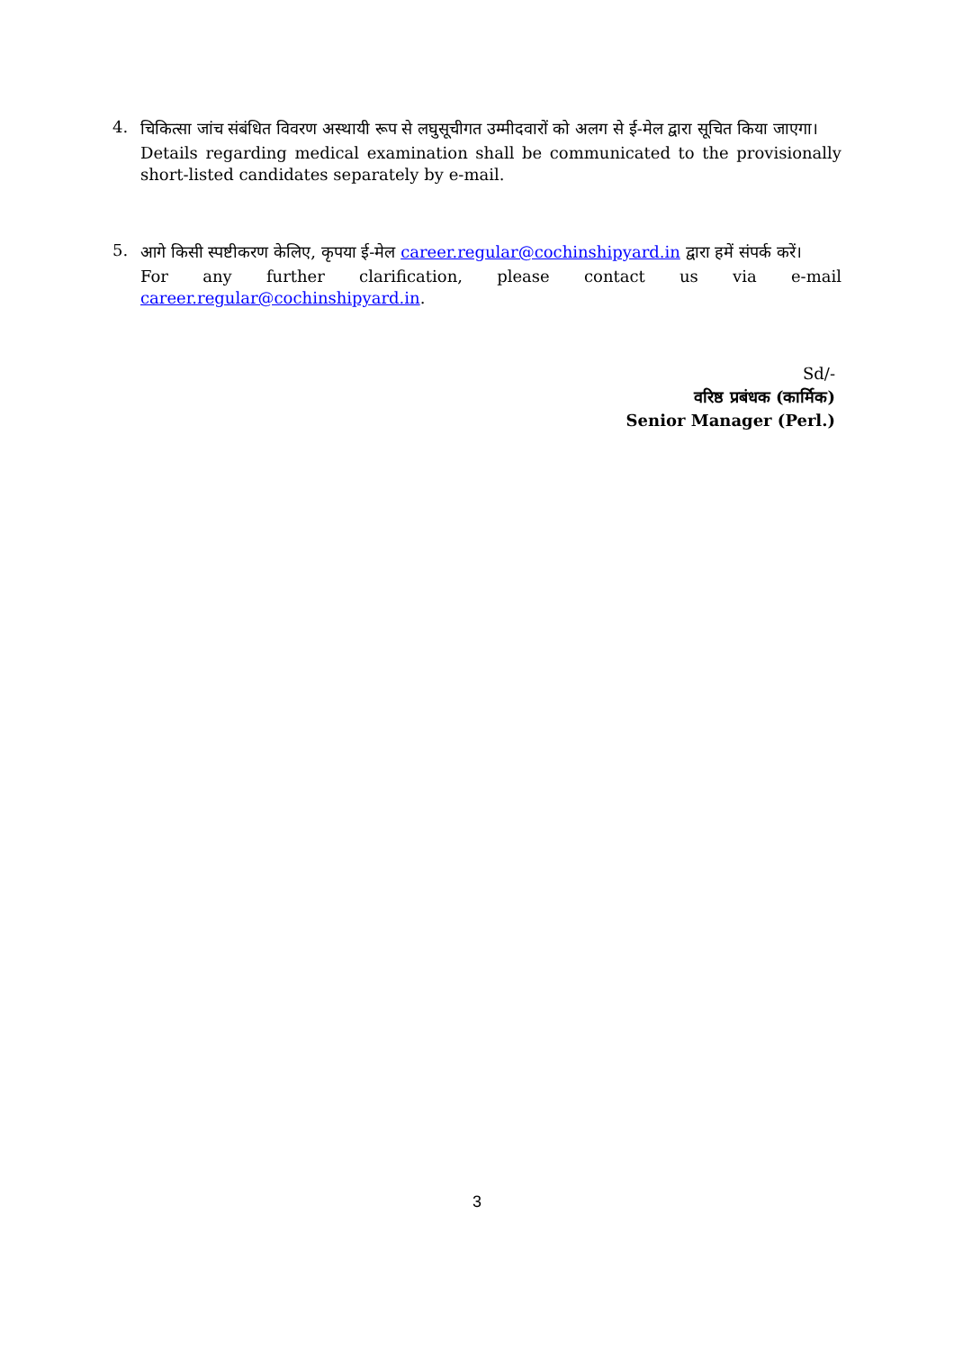4.
चिकित्सा जांच संबंधित विवरण अस्थायी रूप से लघुसूचीगत उम्मीदवारों को अलग से ई-मेल द्वारा सूचित किया जाएगा।
Details regarding medical examination shall be communicated to the provisionally short-listed candidates separately by e-mail.
5.
आगे किसी स्पष्टीकरण केलिए, कृपया ई-मेल career.regular@cochinshipyard.in द्वारा हमें संपर्क करें।
For any further clarification, please contact us via e-mail career.regular@cochinshipyard.in.
Sd/-
वरिष्ठ प्रबंधक (कार्मिक)
Senior Manager (Perl.)
3